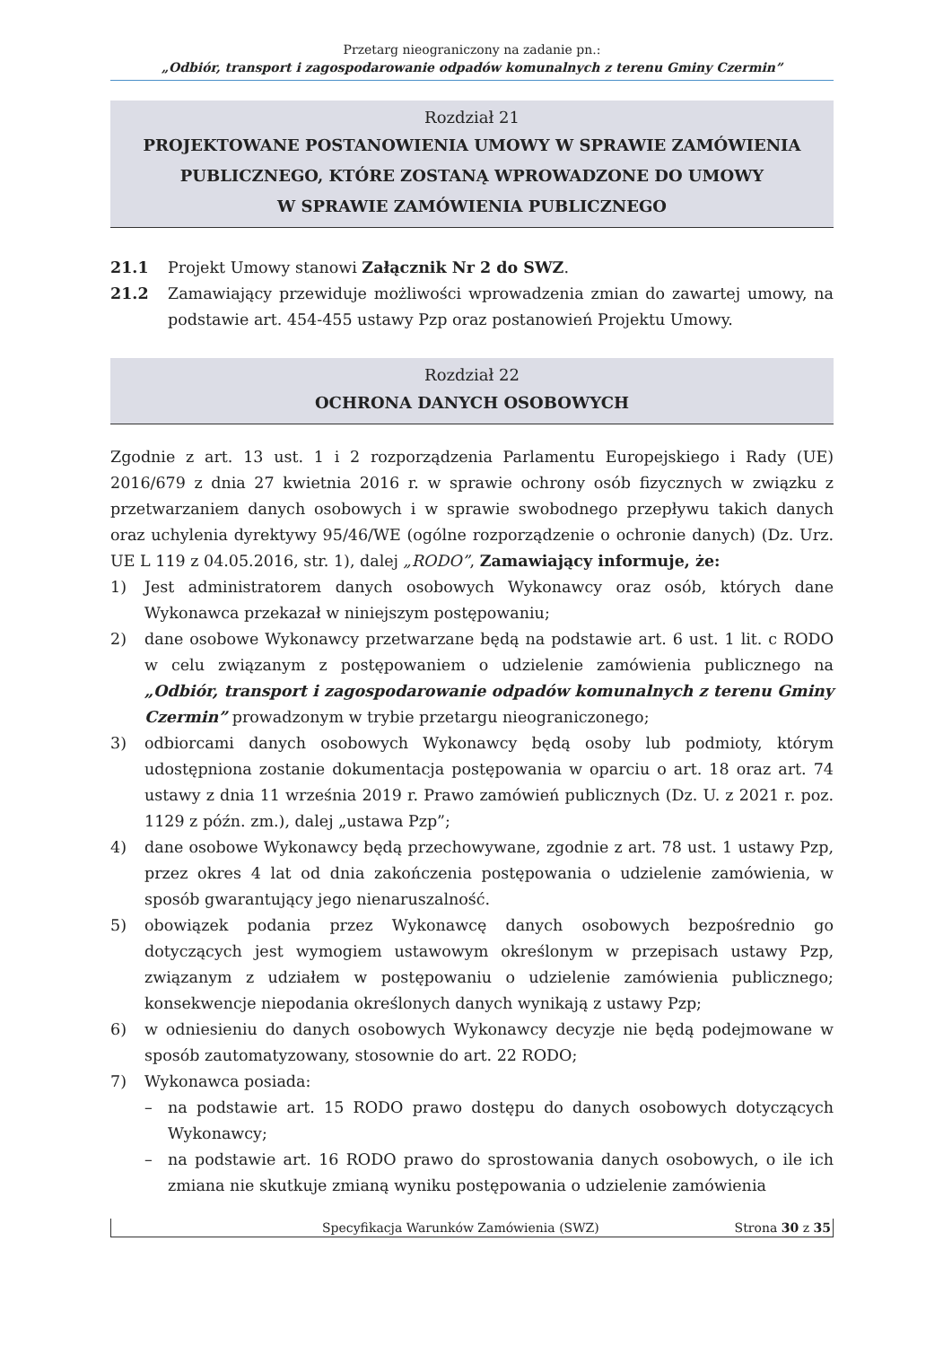Przetarg nieograniczony na zadanie pn.:
„Odbiór, transport i zagospodarowanie odpadów komunalnych z terenu Gminy Czermin”
Rozdział 21
PROJEKTOWANE POSTANOWIENIA UMOWY W SPRAWIE ZAMÓWIENIA
PUBLICZNEGO, KTÓRE ZOSTANĄ WPROWADZONE DO UMOWY
W SPRAWIE ZAMÓWIENIA PUBLICZNEGO
21.1 Projekt Umowy stanowi Załącznik Nr 2 do SWZ.
21.2 Zamawiający przewiduje możliwości wprowadzenia zmian do zawartej umowy, na podstawie art. 454-455 ustawy Pzp oraz postanowień Projektu Umowy.
Rozdział 22
OCHRONA DANYCH OSOBOWYCH
Zgodnie z art. 13 ust. 1 i 2 rozporządzenia Parlamentu Europejskiego i Rady (UE) 2016/679 z dnia 27 kwietnia 2016 r. w sprawie ochrony osób fizycznych w związku z przetwarzaniem danych osobowych i w sprawie swobodnego przepływu takich danych oraz uchylenia dyrektywy 95/46/WE (ogólne rozporządzenie o ochronie danych) (Dz. Urz. UE L 119 z 04.05.2016, str. 1), dalej „RODO”, Zamawiający informuje, że:
1) Jest administratorem danych osobowych Wykonawcy oraz osób, których dane Wykonawca przekazał w niniejszym postępowaniu;
2) dane osobowe Wykonawcy przetwarzane będą na podstawie art. 6 ust. 1 lit. c RODO w celu związanym z postępowaniem o udzielenie zamówienia publicznego na „Odbiór, transport i zagospodarowanie odpadów komunalnych z terenu Gminy Czermin” prowadzonym w trybie przetargu nieograniczonego;
3) odbiorcami danych osobowych Wykonawcy będą osoby lub podmioty, którym udostępniona zostanie dokumentacja postępowania w oparciu o art. 18 oraz art. 74 ustawy z dnia 11 września 2019 r. Prawo zamówień publicznych (Dz. U. z 2021 r. poz. 1129 z późn. zm.), dalej „ustawa Pzp”;
4) dane osobowe Wykonawcy będą przechowywane, zgodnie z art. 78 ust. 1 ustawy Pzp, przez okres 4 lat od dnia zakończenia postępowania o udzielenie zamówienia, w sposób gwarantujący jego nienaruszalność.
5) obowiązek podania przez Wykonawcę danych osobowych bezpośrednio go dotyczących jest wymogiem ustawowym określonym w przepisach ustawy Pzp, związanym z udziałem w postępowaniu o udzielenie zamówienia publicznego; konsekwencje niepodania określonych danych wynikają z ustawy Pzp;
6) w odniesieniu do danych osobowych Wykonawcy decyzje nie będą podejmowane w sposób zautomatyzowany, stosownie do art. 22 RODO;
7) Wykonawca posiada:
– na podstawie art. 15 RODO prawo dostępu do danych osobowych dotyczących Wykonawcy;
– na podstawie art. 16 RODO prawo do sprostowania danych osobowych, o ile ich zmiana nie skutkuje zmianą wyniku postępowania o udzielenie zamówienia
Specyfikacja Warunków Zamówienia (SWZ) Strona 30 z 35